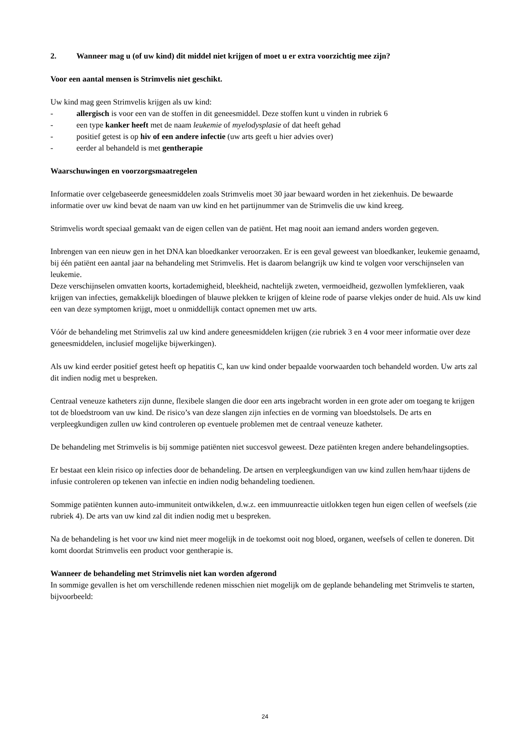2. Wanneer mag u (of uw kind) dit middel niet krijgen of moet u er extra voorzichtig mee zijn?
Voor een aantal mensen is Strimvelis niet geschikt.
Uw kind mag geen Strimvelis krijgen als uw kind:
- allergisch is voor een van de stoffen in dit geneesmiddel. Deze stoffen kunt u vinden in rubriek 6
- een type kanker heeft met de naam leukemie of myelodysplasie of dat heeft gehad
- positief getest is op hiv of een andere infectie (uw arts geeft u hier advies over)
- eerder al behandeld is met gentherapie
Waarschuwingen en voorzorgsmaatregelen
Informatie over celgebaseerde geneesmiddelen zoals Strimvelis moet 30 jaar bewaard worden in het ziekenhuis. De bewaarde informatie over uw kind bevat de naam van uw kind en het partijnummer van de Strimvelis die uw kind kreeg.
Strimvelis wordt speciaal gemaakt van de eigen cellen van de patiënt. Het mag nooit aan iemand anders worden gegeven.
Inbrengen van een nieuw gen in het DNA kan bloedkanker veroorzaken. Er is een geval geweest van bloedkanker, leukemie genaamd, bij één patiënt een aantal jaar na behandeling met Strimvelis. Het is daarom belangrijk uw kind te volgen voor verschijnselen van leukemie.
Deze verschijnselen omvatten koorts, kortademigheid, bleekheid, nachtelijk zweten, vermoeidheid, gezwollen lymfeklieren, vaak krijgen van infecties, gemakkelijk bloedingen of blauwe plekken te krijgen of kleine rode of paarse vlekjes onder de huid. Als uw kind een van deze symptomen krijgt, moet u onmiddellijk contact opnemen met uw arts.
Vóór de behandeling met Strimvelis zal uw kind andere geneesmiddelen krijgen (zie rubriek 3 en 4 voor meer informatie over deze geneesmiddelen, inclusief mogelijke bijwerkingen).
Als uw kind eerder positief getest heeft op hepatitis C, kan uw kind onder bepaalde voorwaarden toch behandeld worden. Uw arts zal dit indien nodig met u bespreken.
Centraal veneuze katheters zijn dunne, flexibele slangen die door een arts ingebracht worden in een grote ader om toegang te krijgen tot de bloedstroom van uw kind. De risico’s van deze slangen zijn infecties en de vorming van bloedstolsels. De arts en verpleegkundigen zullen uw kind controleren op eventuele problemen met de centraal veneuze katheter.
De behandeling met Strimvelis is bij sommige patiënten niet succesvol geweest. Deze patiënten kregen andere behandelingsopties.
Er bestaat een klein risico op infecties door de behandeling. De artsen en verpleegkundigen van uw kind zullen hem/haar tijdens de infusie controleren op tekenen van infectie en indien nodig behandeling toedienen.
Sommige patiënten kunnen auto-immuniteit ontwikkelen, d.w.z. een immuunreactie uitlokken tegen hun eigen cellen of weefsels (zie rubriek 4). De arts van uw kind zal dit indien nodig met u bespreken.
Na de behandeling is het voor uw kind niet meer mogelijk in de toekomst ooit nog bloed, organen, weefsels of cellen te doneren. Dit komt doordat Strimvelis een product voor gentherapie is.
Wanneer de behandeling met Strimvelis niet kan worden afgerond
In sommige gevallen is het om verschillende redenen misschien niet mogelijk om de geplande behandeling met Strimvelis te starten, bijvoorbeeld:
24